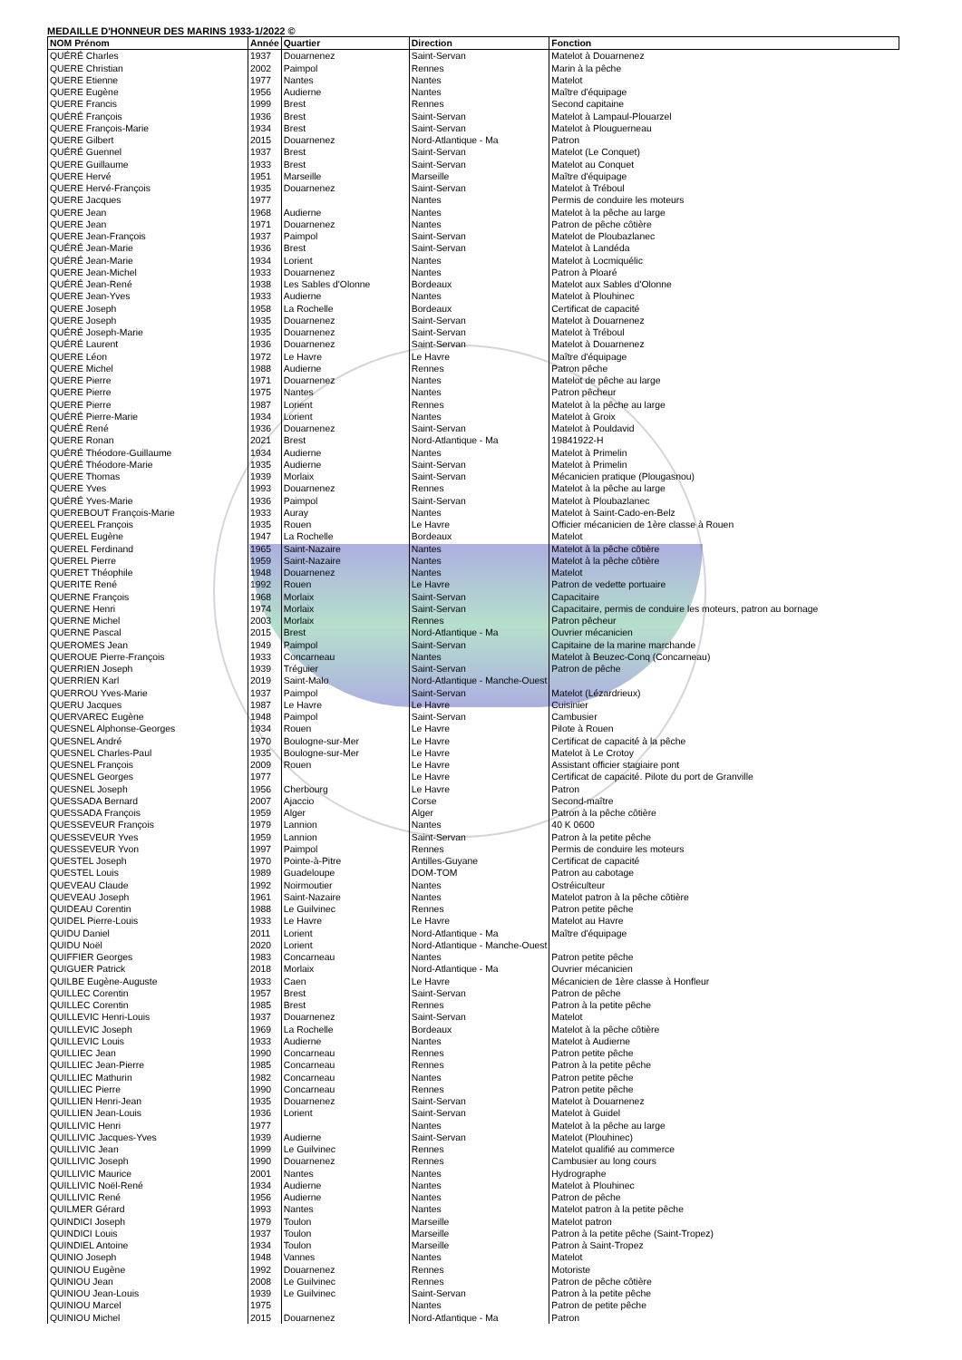MEDAILLE D'HONNEUR DES MARINS 1933-1/2022 ©
| NOM Prénom | Année | Quartier | Direction | Fonction |
| --- | --- | --- | --- | --- |
| QUÉRÉ Charles | 1937 | Douarnenez | Saint-Servan | Matelot à Douarnenez |
| QUERE Christian | 2002 | Paimpol | Rennes | Marin à la pêche |
| QUERE Etienne | 1977 | Nantes | Nantes | Matelot |
| QUERE Eugène | 1956 | Audierne | Nantes | Maître d'équipage |
| QUERE Francis | 1999 | Brest | Rennes | Second capitaine |
| QUÉRÉ François | 1936 | Brest | Saint-Servan | Matelot à Lampaul-Plouarzel |
| QUERE François-Marie | 1934 | Brest | Saint-Servan | Matelot à Plouguerneau |
| QUERE Gilbert | 2015 | Douarnenez | Nord-Atlantique - Ma | Patron |
| QUÉRÉ Guennel | 1937 | Brest | Saint-Servan | Matelot (Le Conquet) |
| QUERE Guillaume | 1933 | Brest | Saint-Servan | Matelot au Conquet |
| QUERE Hervé | 1951 | Marseille | Marseille | Maître d'équipage |
| QUERE Hervé-François | 1935 | Douarnenez | Saint-Servan | Matelot à Tréboul |
| QUERE Jacques | 1977 | | Nantes | Permis de conduire les moteurs |
| QUERE Jean | 1968 | Audierne | Nantes | Matelot à la pêche au large |
| QUERE Jean | 1971 | Douarnenez | Nantes | Patron de pêche côtière |
| QUERE Jean-François | 1937 | Paimpol | Saint-Servan | Matelot de Ploubazlanec |
| QUÉRÉ Jean-Marie | 1936 | Brest | Saint-Servan | Matelot à Landéda |
| QUÉRÉ Jean-Marie | 1934 | Lorient | Nantes | Matelot à Locmiquélic |
| QUERE Jean-Michel | 1933 | Douarnenez | Nantes | Patron à Ploaré |
| QUÉRÉ Jean-René | 1938 | Les Sables d'Olonne | Bordeaux | Matelot aux Sables d'Olonne |
| QUERE Jean-Yves | 1933 | Audierne | Nantes | Matelot à Plouhinec |
| QUERE Joseph | 1958 | La Rochelle | Bordeaux | Certificat de capacité |
| QUERE Joseph | 1935 | Douarnenez | Saint-Servan | Matelot à Douarnenez |
| QUÉRÉ Joseph-Marie | 1935 | Douarnenez | Saint-Servan | Matelot à Tréboul |
| QUÉRÉ Laurent | 1936 | Douarnenez | Saint-Servan | Matelot à Douarnenez |
| QUERE Léon | 1972 | Le Havre | Le Havre | Maître d'équipage |
| QUERE Michel | 1988 | Audierne | Rennes | Patron pêche |
| QUERE Pierre | 1971 | Douarnenez | Nantes | Matelot de pêche au large |
| QUERE Pierre | 1975 | Nantes | Nantes | Patron pêcheur |
| QUERE Pierre | 1987 | Lorient | Rennes | Matelot à la pêche au large |
| QUÉRÉ Pierre-Marie | 1934 | Lorient | Nantes | Matelot à Groix |
| QUÉRÉ René | 1936 | Douarnenez | Saint-Servan | Matelot à Pouldavid |
| QUERE Ronan | 2021 | Brest | Nord-Atlantique - Ma | 19841922-H |
| QUÉRÉ Théodore-Guillaume | 1934 | Audierne | Nantes | Matelot à Primelin |
| QUÉRÉ Théodore-Marie | 1935 | Audierne | Saint-Servan | Matelot à Primelin |
| QUERE Thomas | 1939 | Morlaix | Saint-Servan | Mécanicien pratique (Plougasnou) |
| QUERE Yves | 1993 | Douarnenez | Rennes | Matelot à la pêche au large |
| QUÉRÉ Yves-Marie | 1936 | Paimpol | Saint-Servan | Matelot à Ploubazlanec |
| QUEREBOUT François-Marie | 1933 | Auray | Nantes | Matelot à Saint-Cado-en-Belz |
| QUEREEL François | 1935 | Rouen | Le Havre | Officier mécanicien de 1ère classe à Rouen |
| QUEREL Eugène | 1947 | La Rochelle | Bordeaux | Matelot |
| QUEREL Ferdinand | 1965 | Saint-Nazaire | Nantes | Matelot à la pêche côtière |
| QUEREL Pierre | 1959 | Saint-Nazaire | Nantes | Matelot à la pêche côtière |
| QUERET Théophile | 1948 | Douarnenez | Nantes | Matelot |
| QUERITE René | 1992 | Rouen | Le Havre | Patron de vedette portuaire |
| QUERNE François | 1968 | Morlaix | Saint-Servan | Capacitaire |
| QUERNE Henri | 1974 | Morlaix | Saint-Servan | Capacitaire, permis de conduire les moteurs, patron au bornage |
| QUERNE Michel | 2003 | Morlaix | Rennes | Patron pêcheur |
| QUERNE Pascal | 2015 | Brest | Nord-Atlantique - Ma | Ouvrier mécanicien |
| QUEROMES Jean | 1949 | Paimpol | Saint-Servan | Capitaine de la marine marchande |
| QUEROUE Pierre-François | 1933 | Concarneau | Nantes | Matelot à Beuzec-Conq (Concarneau) |
| QUERRIEN Joseph | 1939 | Tréguier | Saint-Servan | Patron de pêche |
| QUERRIEN Karl | 2019 | Saint-Malo | Nord-Atlantique - Manche-Ouest | |
| QUERROU Yves-Marie | 1937 | Paimpol | Saint-Servan | Matelot (Lézardrieux) |
| QUERU Jacques | 1987 | Le Havre | Le Havre | Cuisinier |
| QUERVAREC Eugène | 1948 | Paimpol | Saint-Servan | Cambusier |
| QUESNEL Alphonse-Georges | 1934 | Rouen | Le Havre | Pilote à Rouen |
| QUESNEL André | 1970 | Boulogne-sur-Mer | Le Havre | Certificat de capacité à la pêche |
| QUESNEL Charles-Paul | 1935 | Boulogne-sur-Mer | Le Havre | Matelot à Le Crotoy |
| QUESNEL François | 2009 | Rouen | Le Havre | Assistant officier stagiaire pont |
| QUESNEL Georges | 1977 | | Le Havre | Certificat de capacité. Pilote du port de Granville |
| QUESNEL Joseph | 1956 | Cherbourg | Le Havre | Patron |
| QUESSADA Bernard | 2007 | Ajaccio | Corse | Second-maître |
| QUESSADA François | 1959 | Alger | Alger | Patron à la pêche côtière |
| QUESSEVEUR François | 1979 | Lannion | Nantes | 40 K 0600 |
| QUESSEVEUR Yves | 1959 | Lannion | Saint-Servan | Patron à la petite pêche |
| QUESSEVEUR Yvon | 1997 | Paimpol | Rennes | Permis de conduire les moteurs |
| QUESTEL Joseph | 1970 | Pointe-à-Pitre | Antilles-Guyane | Certificat de capacité |
| QUESTEL Louis | 1989 | Guadeloupe | DOM-TOM | Patron au cabotage |
| QUEVEAU Claude | 1992 | Noirmoutier | Nantes | Ostréiculteur |
| QUEVEAU Joseph | 1961 | Saint-Nazaire | Nantes | Matelot patron à la pêche côtière |
| QUIDEAU Corentin | 1988 | Le Guilvinec | Rennes | Patron petite pêche |
| QUIDEL Pierre-Louis | 1933 | Le Havre | Le Havre | Matelot au Havre |
| QUIDU Daniel | 2011 | Lorient | Nord-Atlantique - Ma | Maître d'équipage |
| QUIDU Noël | 2020 | Lorient | Nord-Atlantique - Manche-Ouest | |
| QUIFFIER Georges | 1983 | Concarneau | Nantes | Patron petite pêche |
| QUIGUER Patrick | 2018 | Morlaix | Nord-Atlantique - Ma | Ouvrier mécanicien |
| QUILBE Eugène-Auguste | 1933 | Caen | Le Havre | Mécanicien de 1ère classe à Honfleur |
| QUILLEC Corentin | 1957 | Brest | Saint-Servan | Patron de pêche |
| QUILLEC Corentin | 1985 | Brest | Rennes | Patron à la petite pêche |
| QUILLEVIC Henri-Louis | 1937 | Douarnenez | Saint-Servan | Matelot |
| QUILLEVIC Joseph | 1969 | La Rochelle | Bordeaux | Matelot à la pêche côtière |
| QUILLEVIC Louis | 1933 | Audierne | Nantes | Matelot à Audierne |
| QUILLIEC Jean | 1990 | Concarneau | Rennes | Patron petite pêche |
| QUILLIEC Jean-Pierre | 1985 | Concarneau | Rennes | Patron à la petite pêche |
| QUILLIEC Mathurin | 1982 | Concarneau | Nantes | Patron petite pêche |
| QUILLIEC Pierre | 1990 | Concarneau | Rennes | Patron petite pêche |
| QUILLIEN Henri-Jean | 1935 | Douarnenez | Saint-Servan | Matelot à Douarnenez |
| QUILLIEN Jean-Louis | 1936 | Lorient | Saint-Servan | Matelot à Guidel |
| QUILLIVIC Henri | 1977 | | Nantes | Matelot à la pêche au large |
| QUILLIVIC Jacques-Yves | 1939 | Audierne | Saint-Servan | Matelot (Plouhinec) |
| QUILLIVIC Jean | 1999 | Le Guilvinec | Rennes | Matelot qualifié au commerce |
| QUILLIVIC Joseph | 1990 | Douarnenez | Rennes | Cambusier au long cours |
| QUILLIVIC Maurice | 2001 | Nantes | Nantes | Hydrographe |
| QUILLIVIC Noël-René | 1934 | Audierne | Nantes | Matelot à Plouhinec |
| QUILLIVIC René | 1956 | Audierne | Nantes | Patron de pêche |
| QUILMER Gérard | 1993 | Nantes | Nantes | Matelot patron à la petite pêche |
| QUINDICI Joseph | 1979 | Toulon | Marseille | Matelot patron |
| QUINDICI Louis | 1937 | Toulon | Marseille | Patron à la petite pêche (Saint-Tropez) |
| QUINDIEL Antoine | 1934 | Toulon | Marseille | Patron à Saint-Tropez |
| QUINIO Joseph | 1948 | Vannes | Nantes | Matelot |
| QUINIOU Eugène | 1992 | Douarnenez | Rennes | Motoriste |
| QUINIOU Jean | 2008 | Le Guilvinec | Rennes | Patron de pêche côtière |
| QUINIOU Jean-Louis | 1939 | Le Guilvinec | Saint-Servan | Patron à la petite pêche |
| QUINIOU Marcel | 1975 | | Nantes | Patron de petite pêche |
| QUINIOU Michel | 2015 | Douarnenez | Nord-Atlantique - Ma | Patron |